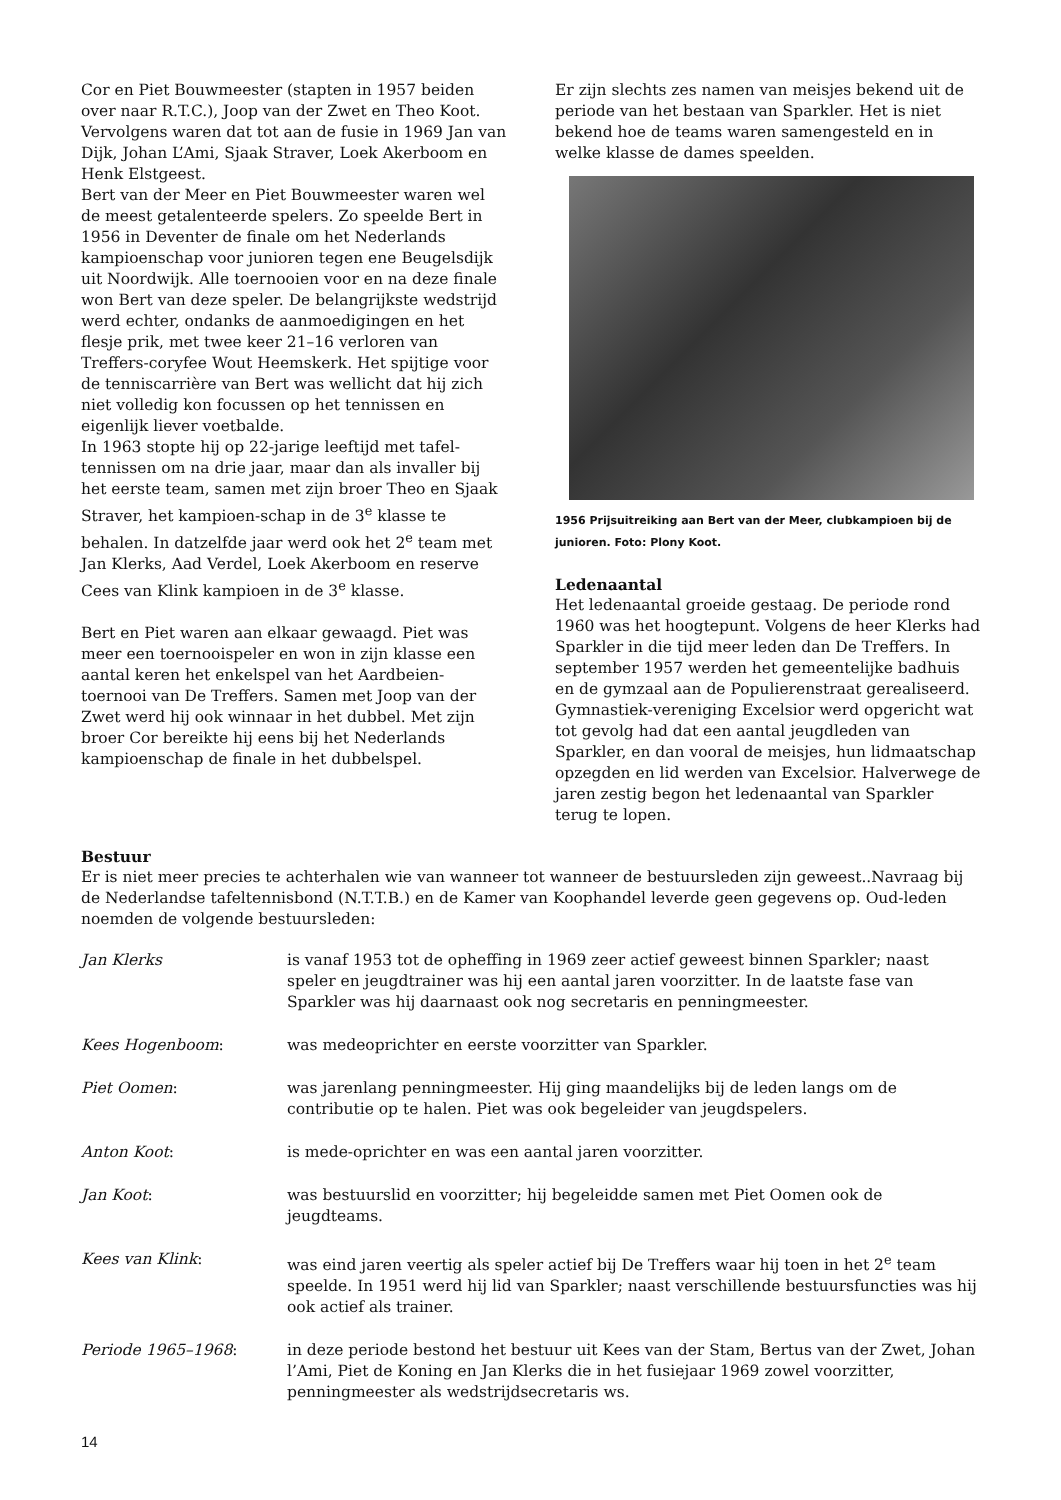Cor en Piet Bouwmeester (stapten in 1957 beiden over naar R.T.C.), Joop van der Zwet en Theo Koot. Vervolgens waren dat tot aan de fusie in 1969 Jan van Dijk, Johan L’Ami, Sjaak Straver, Loek Akerboom en Henk Elstgeest.
Bert van der Meer en Piet Bouwmeester waren wel de meest getalenteerde spelers. Zo speelde Bert in 1956 in Deventer de finale om het Nederlands kampioenschap voor junioren tegen ene Beugelsdijk uit Noordwijk. Alle toernooien voor en na deze finale won Bert van deze speler. De belangrijkste wedstrijd werd echter, ondanks de aanmoedigingen en het flesje prik, met twee keer 21–16 verloren van Treffers-coryfee Wout Heemskerk. Het spijtige voor de tenniscarrière van Bert was wellicht dat hij zich niet volledig kon focussen op het tennissen en eigenlijk liever voetbalde.
In 1963 stopte hij op 22-jarige leeftijd met tafel-tennissen om na drie jaar, maar dan als invaller bij het eerste team, samen met zijn broer Theo en Sjaak Straver, het kampioen-schap in de 3<sup>e</sup> klasse te behalen. In datzelfde jaar werd ook het 2<sup>e</sup> team met Jan Klerks, Aad Verdel, Loek Akerboom en reserve Cees van Klink kampioen in de 3<sup>e</sup> klasse.
Bert en Piet waren aan elkaar gewaagd. Piet was meer een toernooispeler en won in zijn klasse een aantal keren het enkelspel van het Aardbeien-toernooi van De Treffers. Samen met Joop van der Zwet werd hij ook winnaar in het dubbel. Met zijn broer Cor bereikte hij eens bij het Nederlands kampioenschap de finale in het dubbelspel.
Er zijn slechts zes namen van meisjes bekend uit de periode van het bestaan van Sparkler. Het is niet bekend hoe de teams waren samengesteld en in welke klasse de dames speelden.
1956 Prijsuitreiking aan Bert van der Meer, clubkampioen bij de junioren. Foto: Plony Koot.
Ledenaantal
Het ledenaantal groeide gestaag. De periode rond 1960 was het hoogtepunt. Volgens de heer Klerks had Sparkler in die tijd meer leden dan De Treffers. In september 1957 werden het gemeentelijke badhuis en de gymzaal aan de Populierenstraat gerealiseerd. Gymnastiek-vereniging Excelsior werd opgericht wat tot gevolg had dat een aantal jeugdleden van Sparkler, en dan vooral de meisjes, hun lidmaatschap opzegden en lid werden van Excelsior. Halverwege de jaren zestig begon het ledenaantal van Sparkler terug te lopen.
Bestuur
Er is niet meer precies te achterhalen wie van wanneer tot wanneer de bestuursleden zijn geweest..Navraag bij de Nederlandse tafeltennisbond (N.T.T.B.) en de Kamer van Koophandel leverde geen gegevens op. Oud-leden noemden de volgende bestuursleden:
| Jan Klerks | is vanaf 1953 tot de opheffing in 1969 zeer actief geweest binnen Sparkler; naast speler en jeugdtrainer was hij een aantal jaren voorzitter. In de laatste fase van Sparkler was hij daarnaast ook nog secretaris en penningmeester. |
| Kees Hogenboom : | was medeoprichter en eerste voorzitter van Sparkler. |
| Piet Oomen : | was jarenlang penningmeester. Hij ging maandelijks bij de leden langs om de contributie op te halen. Piet was ook begeleider van jeugdspelers. |
| Anton Koot : | is mede-oprichter en was een aantal jaren voorzitter. |
| Jan Koot : | was bestuurslid en voorzitter; hij begeleidde samen met Piet Oomen ook de jeugdteams. |
| Kees van Klink : | was eind jaren veertig als speler actief bij De Treffers waar hij toen in het 2<sup>e</sup> team speelde. In 1951 werd hij lid van Sparkler; naast verschillende bestuursfuncties was hij ook actief als trainer. |
| Periode 1965–1968 : | in deze periode bestond het bestuur uit Kees van der Stam, Bertus van der Zwet, Johan l’Ami, Piet de Koning en Jan Klerks die in het fusiejaar 1969 zowel voorzitter, penningmeester als wedstrijdsecretaris ws. |
14